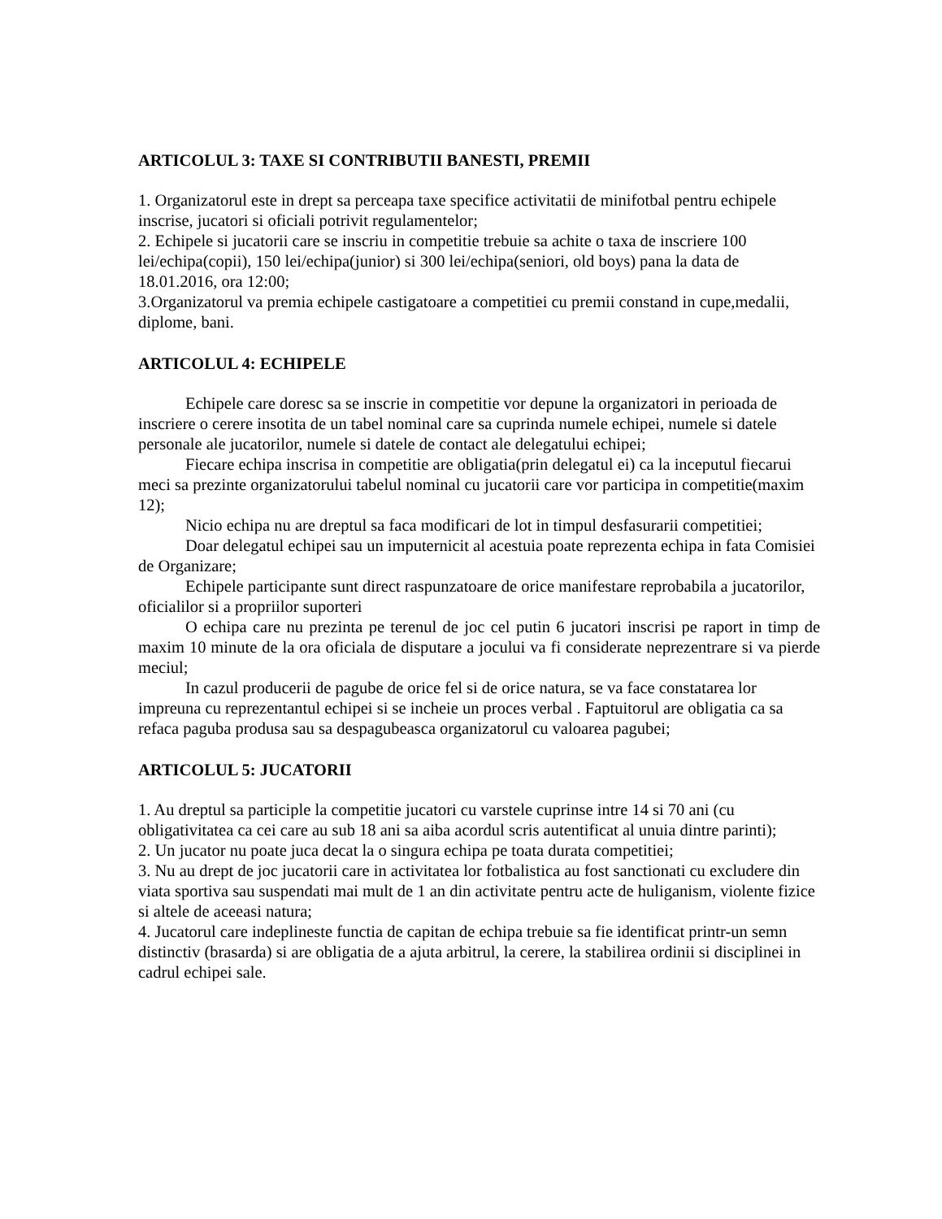ARTICOLUL 3: TAXE SI CONTRIBUTII BANESTI, PREMII
1. Organizatorul este in drept sa perceapa taxe specifice activitatii de minifotbal pentru echipele inscrise, jucatori si oficiali potrivit regulamentelor;
2. Echipele si jucatorii care se inscriu in competitie trebuie sa achite o taxa de inscriere 100 lei/echipa(copii), 150 lei/echipa(junior) si 300 lei/echipa(seniori, old boys) pana la data de 18.01.2016, ora 12:00;
3.Organizatorul va premia echipele castigatoare a competitiei cu premii constand in cupe,medalii, diplome, bani.
ARTICOLUL 4: ECHIPELE
Echipele care doresc sa se inscrie in competitie vor depune la organizatori in perioada de inscriere o cerere insotita de un tabel nominal care sa cuprinda numele echipei, numele si datele personale ale jucatorilor, numele si datele de contact ale delegatului echipei;
Fiecare echipa inscrisa in competitie are obligatia(prin delegatul ei) ca la inceputul fiecarui meci sa prezinte organizatorului tabelul nominal cu jucatorii care vor participa in competitie(maxim 12);
Nicio echipa nu are dreptul sa faca modificari de lot in timpul desfasurarii competitiei;
Doar delegatul echipei sau un imputernicit al acestuia poate reprezenta echipa in fata Comisiei de Organizare;
Echipele participante sunt direct raspunzatoare de orice manifestare reprobabila a jucatorilor, oficialilor si a propriilor suporteri
O echipa care nu prezinta pe terenul de joc cel putin 6 jucatori inscrisi pe raport in timp de maxim 10 minute de la ora oficiala de disputare a jocului va fi considerate neprezentrare si va pierde meciul;
In cazul producerii de pagube de orice fel si de orice natura, se va face constatarea lor impreuna cu reprezentantul echipei si se incheie un proces verbal . Faptuitorul are obligatia ca sa refaca paguba produsa sau sa despagubeasca organizatorul cu valoarea pagubei;
ARTICOLUL 5: JUCATORII
1. Au dreptul sa participle la competitie jucatori cu varstele cuprinse intre 14 si 70 ani (cu obligativitatea ca cei care au sub 18 ani sa aiba acordul scris autentificat al unuia dintre parinti);
2. Un jucator nu poate juca decat la o singura echipa pe toata durata competitiei;
3. Nu au drept de joc jucatorii care in activitatea lor fotbalistica au fost sanctionati cu excludere din viata sportiva sau suspendati mai mult de 1 an din activitate pentru acte de huliganism, violente fizice si altele de aceeasi natura;
4. Jucatorul care indeplineste functia de capitan de echipa trebuie sa fie identificat printr-un semn distinctiv (brasarda) si are obligatia de a ajuta arbitrul, la cerere, la stabilirea ordinii si disciplinei in cadrul echipei sale.